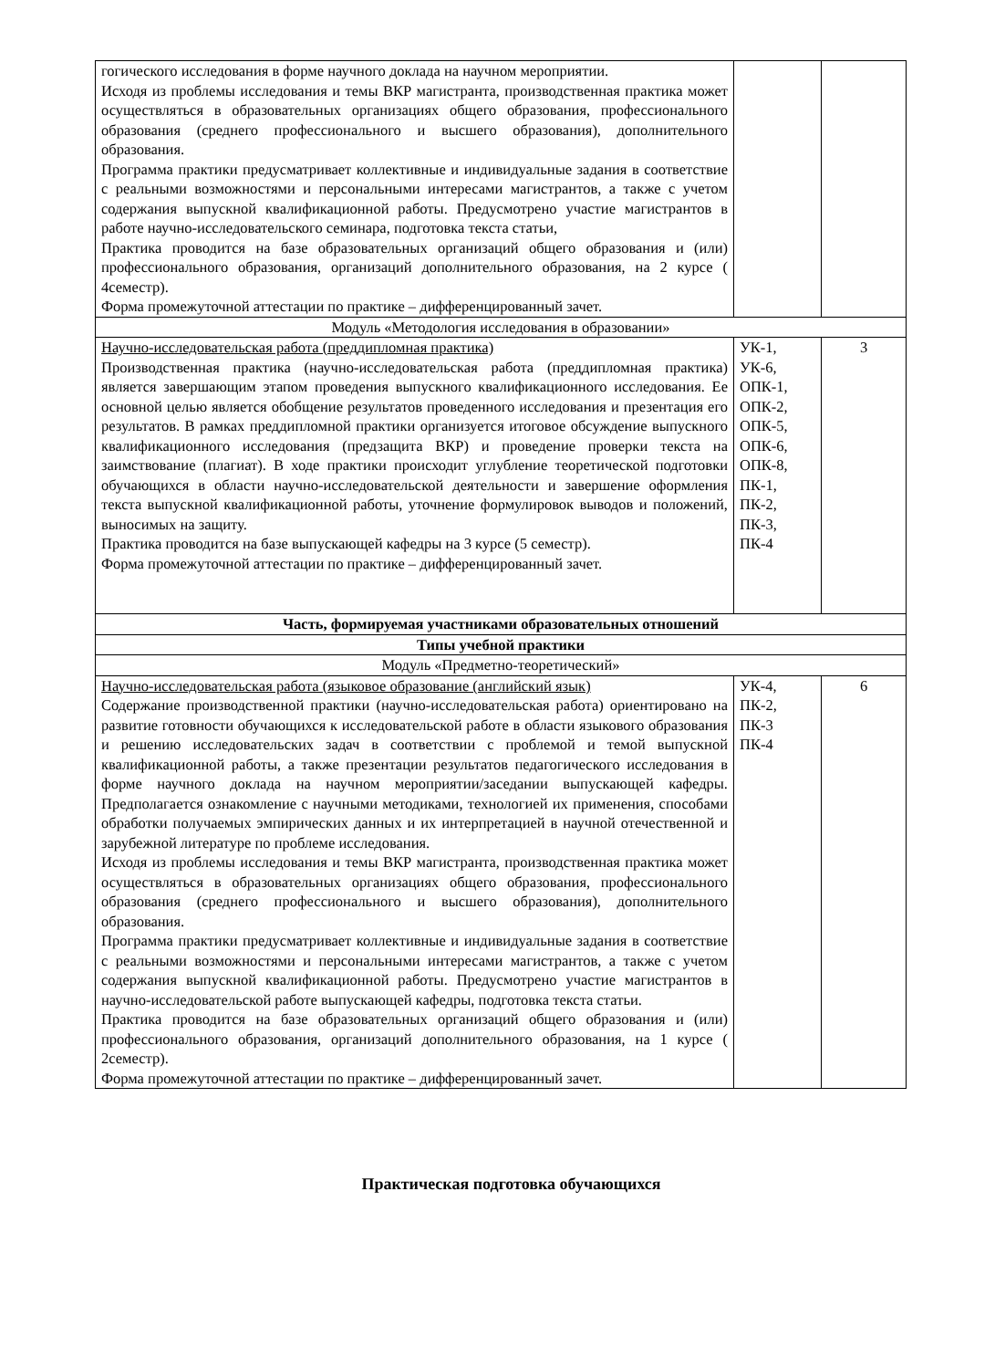| гогического исследования в форме научного доклада на научном мероприятии. Исходя из проблемы исследования и темы ВКР магистранта, производственная практика может осуществляться в образовательных организациях общего образования, профессионального образования (среднего профессионального и высшего образования), дополнительного образования. Программа практики предусматривает коллективные и индивидуальные задания в соответствие с реальными возможностями и персональными интересами магистрантов, а также с учетом содержания выпускной квалификационной работы. Предусмотрено участие магистрантов в работе научно-исследовательского семинара, подготовка текста статьи, Практика проводится на базе образовательных организаций общего образования и (или) профессионального образования, организаций дополнительного образования, на 2 курсе ( 4семестр). Форма промежуточной аттестации по практике – дифференцированный зачет. | | |
| Модуль «Методология исследования в образовании» | | |
| Научно-исследовательская работа (преддипломная практика) Производственная практика (научно-исследовательская работа (преддипломная практика) является завершающим этапом проведения выпускного квалификационного исследования. Ее основной целью является обобщение результатов проведенного исследования и презентация его результатов. В рамках преддипломной практики организуется итоговое обсуждение выпускного квалификационного исследования (предзащита ВКР) и проведение проверки текста на заимствование (плагиат). В ходе практики происходит углубление теоретической подготовки обучающихся в области научно-исследовательской деятельности и завершение оформления текста выпускной квалификационной работы, уточнение формулировок выводов и положений, выносимых на защиту. Практика проводится на базе выпускающей кафедры на 3 курсе (5 семестр). Форма промежуточной аттестации по практике – дифференцированный зачет. | УК-1, УК-6, ОПК-1, ОПК-2, ОПК-5, ОПК-6, ОПК-8, ПК-1, ПК-2, ПК-3, ПК-4 | 3 |
| Часть, формируемая участниками образовательных отношений | | |
| Типы учебной практики | | |
| Модуль «Предметно-теоретический» | | |
| Научно-исследовательская работа (языковое образование (английский язык) Содержание производственной практики (научно-исследовательская работа) ориентировано на развитие готовности обучающихся к исследовательской работе в области языкового образования и решению исследовательских задач в соответствии с проблемой и темой выпускной квалификационной работы, а также презентации результатов педагогического исследования в форме научного доклада на научном мероприятии/заседании выпускающей кафедры. Предполагается ознакомление с научными методиками, технологией их применения, способами обработки получаемых эмпирических данных и их интерпретацией в научной отечественной и зарубежной литературе по проблеме исследования. Исходя из проблемы исследования и темы ВКР магистранта, производственная практика может осуществляться в образовательных организациях общего образования, профессионального образования (среднего профессионального и высшего образования), дополнительного образования. Программа практики предусматривает коллективные и индивидуальные задания в соответствие с реальными возможностями и персональными интересами магистрантов, а также с учетом содержания выпускной квалификационной работы. Предусмотрено участие магистрантов в научно-исследовательской работе выпускающей кафедры, подготовка текста статьи. Практика проводится на базе образовательных организаций общего образования и (или) профессионального образования, организаций дополнительного образования, на 1 курсе ( 2семестр). Форма промежуточной аттестации по практике – дифференцированный зачет. | УК-4, ПК-2, ПК-3 ПК-4 | 6 |
Практическая подготовка обучающихся